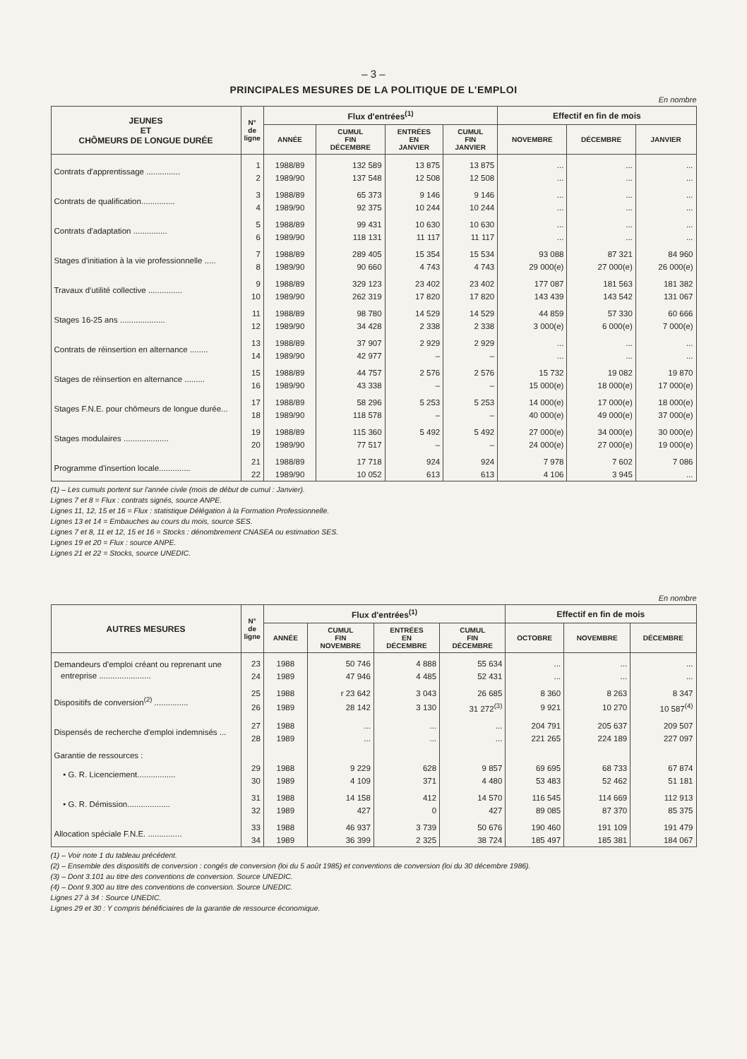– 3 –
PRINCIPALES MESURES DE LA POLITIQUE DE L'EMPLOI
En nombre
| JEUNES ET CHÔMEURS DE LONGUE DURÉE | N° de ligne | Flux d'entrées<sup>(1)</sup> | | | | Effectif en fin de mois | | |
| --- | --- | --- | --- | --- | --- | --- | --- | --- |
| | | ANNÉE | CUMUL FIN DÉCEMBRE | ENTRÉES EN JANVIER | CUMUL FIN JANVIER | NOVEMBRE | DÉCEMBRE | JANVIER |
| Contrats d'apprentissage ............... | 1 | 1988/89 | 132 589 | 13 875 | 13 875 | ... | ... | ... |
| | 2 | 1989/90 | 137 548 | 12 508 | 12 508 | ... | ... | ... |
| Contrats de qualification............... | 3 | 1988/89 | 65 373 | 9 146 | 9 146 | ... | ... | ... |
| | 4 | 1989/90 | 92 375 | 10 244 | 10 244 | ... | ... | ... |
| Contrats d'adaptation ............... | 5 | 1988/89 | 99 431 | 10 630 | 10 630 | ... | ... | ... |
| | 6 | 1989/90 | 118 131 | 11 117 | 11 117 | ... | ... | ... |
| Stages d'initiation à la vie professionnelle ..... | 7 | 1988/89 | 289 405 | 15 354 | 15 534 | 93 088 | 87 321 | 84 960 |
| | 8 | 1989/90 | 90 660 | 4 743 | 4 743 | 29 000(e) | 27 000(e) | 26 000(e) |
| Travaux d'utilité collective ............... | 9 | 1988/89 | 329 123 | 23 402 | 23 402 | 177 087 | 181 563 | 181 382 |
| | 10 | 1989/90 | 262 319 | 17 820 | 17 820 | 143 439 | 143 542 | 131 067 |
| Stages 16-25 ans .................... | 11 | 1988/89 | 98 780 | 14 529 | 14 529 | 44 859 | 57 330 | 60 666 |
| | 12 | 1989/90 | 34 428 | 2 338 | 2 338 | 3 000(e) | 6 000(e) | 7 000(e) |
| Contrats de réinsertion en alternance ........ | 13 | 1988/89 | 37 907 | 2 929 | 2 929 | ... | ... | ... |
| | 14 | 1989/90 | 42 977 | – | – | ... | ... | ... |
| Stages de réinsertion en alternance ......... | 15 | 1988/89 | 44 757 | 2 576 | 2 576 | 15 732 | 19 082 | 19 870 |
| | 16 | 1989/90 | 43 338 | – | – | 15 000(e) | 18 000(e) | 17 000(e) |
| Stages F.N.E. pour chômeurs de longue durée... | 17 | 1988/89 | 58 296 | 5 253 | 5 253 | 14 000(e) | 17 000(e) | 18 000(e) |
| | 18 | 1989/90 | 118 578 | – | – | 40 000(e) | 49 000(e) | 37 000(e) |
| Stages modulaires .................... | 19 | 1988/89 | 115 360 | 5 492 | 5 492 | 27 000(e) | 34 000(e) | 30 000(e) |
| | 20 | 1989/90 | 77 517 | – | – | 24 000(e) | 27 000(e) | 19 000(e) |
| Programme d'insertion locale.............. | 21 | 1988/89 | 17 718 | 924 | 924 | 7 978 | 7 602 | 7 086 |
| | 22 | 1989/90 | 10 052 | 613 | 613 | 4 106 | 3 945 | ... |
(1) – Les cumuls portent sur l'année civile (mois de début de cumul : Janvier).
Lignes 7 et 8 = Flux : contrats signés, source ANPE.
Lignes 11, 12, 15 et 16 = Flux : statistique Délégation à la Formation Professionnelle.
Lignes 13 et 14 = Embauches au cours du mois, source SES.
Lignes 7 et 8, 11 et 12, 15 et 16 = Stocks : dénombrement CNASEA ou estimation SES.
Lignes 19 et 20 = Flux : source ANPE.
Lignes 21 et 22 = Stocks, source UNEDIC.
En nombre
| AUTRES MESURES | N° de ligne | Flux d'entrées<sup>(1)</sup> | | | | Effectif en fin de mois | | |
| --- | --- | --- | --- | --- | --- | --- | --- | --- |
| | | ANNÉE | CUMUL FIN NOVEMBRE | ENTRÉES EN DÉCEMBRE | CUMUL FIN DÉCEMBRE | OCTOBRE | NOVEMBRE | DÉCEMBRE |
| Demandeurs d'emploi créant ou reprenant une entreprise ....................... | 23 | 1988 | 50 746 | 4 888 | 55 634 | ... | ... | ... |
| | 24 | 1989 | 47 946 | 4 485 | 52 431 | ... | ... | ... |
| Dispositifs de conversion<sup>(2)</sup> ............... | 25 | 1988 | r 23 642 | 3 043 | 26 685 | 8 360 | 8 263 | 8 347 |
| | 26 | 1989 | 28 142 | 3 130 | 31 272<sup>(3)</sup> | 9 921 | 10 270 | 10 587<sup>(4)</sup> |
| Dispensés de recherche d'emploi indemnisés ... | 27 | 1988 | ... | ... | ... | 204 791 | 205 637 | 209 507 |
| | 28 | 1989 | ... | ... | ... | 221 265 | 224 189 | 227 097 |
| Garantie de ressources : | | | | | | | | |
| • G. R. Licenciement................. | 29 | 1988 | 9 229 | 628 | 9 857 | 69 695 | 68 733 | 67 874 |
| | 30 | 1989 | 4 109 | 371 | 4 480 | 53 483 | 52 462 | 51 181 |
| • G. R. Démission................... | 31 | 1988 | 14 158 | 412 | 14 570 | 116 545 | 114 669 | 112 913 |
| | 32 | 1989 | 427 | 0 | 427 | 89 085 | 87 370 | 85 375 |
| Allocation spéciale F.N.E. ............... | 33 | 1988 | 46 937 | 3 739 | 50 676 | 190 460 | 191 109 | 191 479 |
| | 34 | 1989 | 36 399 | 2 325 | 38 724 | 185 497 | 185 381 | 184 067 |
(1) – Voir note 1 du tableau précédent.
(2) – Ensemble des dispositifs de conversion : congés de conversion (loi du 5 août 1985) et conventions de conversion (loi du 30 décembre 1986).
(3) – Dont 3.101 au titre des conventions de conversion. Source UNEDIC.
(4) – Dont 9.300 au titre des conventions de conversion. Source UNEDIC.
Lignes 27 à 34 : Source UNEDIC.
Lignes 29 et 30 : Y compris bénéficiaires de la garantie de ressource économique.